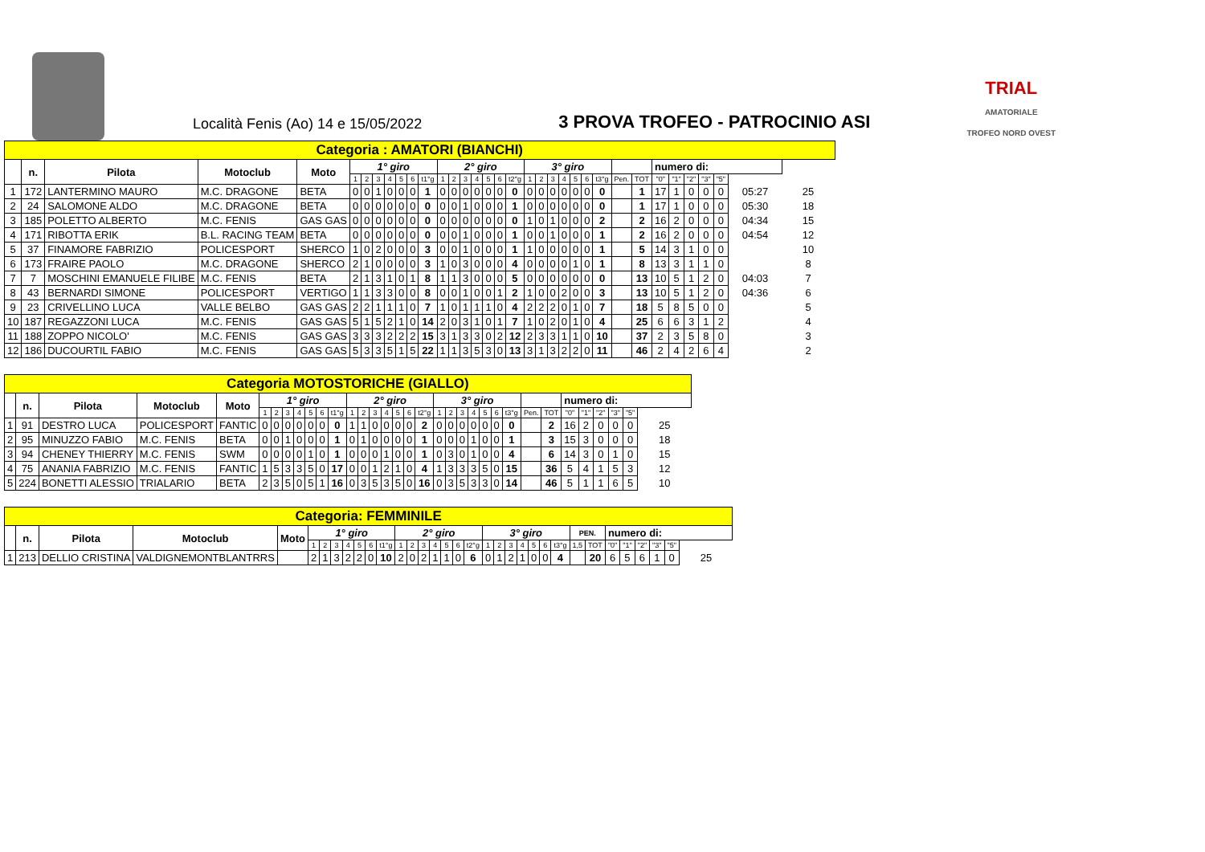Località Fenis (Ao) 14 e 15/05/2022
3 PROVA TROFEO - PATROCINIO ASI
TRIAL
AMATORIALE
TROFEO NORD OVEST
| Categoria : AMATORI (BIANCHI) | | | | | | | | | | | | | | | | | | | | | | | | | | | | | | | | | | |
| | n. | Pilota | Motoclub | Moto | 1° giro | | | | | | | 2° giro | | | | | | | 3° giro | | | | | | | | | numero di: | | | | | | |
| | | | | | 1 | 2 | 3 | 4 | 5 | 6 | t1°g | 1 | 2 | 3 | 4 | 5 | 6 | t2°g | 1 | 2 | 3 | 4 | 5 | 6 | t3°g | Pen. | TOT | "0" | "1" | "2" | "3" | "5" | | |
| 1 | 172 | LANTERMINO MAURO | M.C. DRAGONE | BETA | 0 | 0 | 1 | 0 | 0 | 0 | 1 | 0 | 0 | 0 | 0 | 0 | 0 | 0 | 0 | 0 | 0 | 0 | 0 | 0 | 0 | | 1 | 17 | 1 | 0 | 0 | 0 | 05:27 | 25 |
| 2 | 24 | SALOMONE ALDO | M.C. DRAGONE | BETA | 0 | 0 | 0 | 0 | 0 | 0 | 0 | 0 | 0 | 1 | 0 | 0 | 0 | 1 | 0 | 0 | 0 | 0 | 0 | 0 | 0 | | 1 | 17 | 1 | 0 | 0 | 0 | 05:30 | 18 |
| 3 | 185 | POLETTO ALBERTO | M.C. FENIS | GAS GAS | 0 | 0 | 0 | 0 | 0 | 0 | 0 | 0 | 0 | 0 | 0 | 0 | 0 | 0 | 1 | 0 | 1 | 0 | 0 | 0 | 2 | | 2 | 16 | 2 | 0 | 0 | 0 | 04:34 | 15 |
| 4 | 171 | RIBOTTA ERIK | B.L. RACING TEAM | BETA | 0 | 0 | 0 | 0 | 0 | 0 | 0 | 0 | 0 | 1 | 0 | 0 | 0 | 1 | 0 | 0 | 1 | 0 | 0 | 0 | 1 | | 2 | 16 | 2 | 0 | 0 | 0 | 04:54 | 12 |
| 5 | 37 | FINAMORE FABRIZIO | POLICESPORT | SHERCO | 1 | 0 | 2 | 0 | 0 | 0 | 3 | 0 | 0 | 1 | 0 | 0 | 0 | 1 | 1 | 0 | 0 | 0 | 0 | 0 | 1 | | 5 | 14 | 3 | 1 | 0 | 0 | | 10 |
| 6 | 173 | FRAIRE PAOLO | M.C. DRAGONE | SHERCO | 2 | 1 | 0 | 0 | 0 | 0 | 3 | 1 | 0 | 3 | 0 | 0 | 0 | 4 | 0 | 0 | 0 | 0 | 1 | 0 | 1 | | 8 | 13 | 3 | 1 | 1 | 0 | | 8 |
| 7 | 7 | MOSCHINI EMANUELE FILIBE | M.C. FENIS | BETA | 2 | 1 | 3 | 1 | 0 | 1 | 8 | 1 | 1 | 3 | 0 | 0 | 0 | 5 | 0 | 0 | 0 | 0 | 0 | 0 | 0 | | 13 | 10 | 5 | 1 | 2 | 0 | 04:03 | 7 |
| 8 | 43 | BERNARDI SIMONE | POLICESPORT | VERTIGO | 1 | 1 | 3 | 3 | 0 | 0 | 8 | 0 | 0 | 1 | 0 | 0 | 1 | 2 | 1 | 0 | 0 | 2 | 0 | 0 | 3 | | 13 | 10 | 5 | 1 | 2 | 0 | 04:36 | 6 |
| 9 | 23 | CRIVELLINO LUCA | VALLE BELBO | GAS GAS | 2 | 2 | 1 | 1 | 1 | 0 | 7 | 1 | 0 | 1 | 1 | 1 | 0 | 4 | 2 | 2 | 2 | 0 | 1 | 0 | 7 | | 18 | 5 | 8 | 5 | 0 | 0 | | 5 |
| 10 | 187 | REGAZZONI LUCA | M.C. FENIS | GAS GAS | 5 | 1 | 5 | 2 | 1 | 0 | 14 | 2 | 0 | 3 | 1 | 0 | 1 | 7 | 1 | 0 | 2 | 0 | 1 | 0 | 4 | | 25 | 6 | 6 | 3 | 1 | 2 | | 4 |
| 11 | 188 | ZOPPO NICOLO' | M.C. FENIS | GAS GAS | 3 | 3 | 3 | 2 | 2 | 2 | 15 | 3 | 1 | 3 | 3 | 0 | 2 | 12 | 2 | 3 | 3 | 1 | 1 | 0 | 10 | | 37 | 2 | 3 | 5 | 8 | 0 | | 3 |
| 12 | 186 | DUCOURTIL FABIO | M.C. FENIS | GAS GAS | 5 | 3 | 3 | 5 | 1 | 5 | 22 | 1 | 1 | 3 | 5 | 3 | 0 | 13 | 3 | 1 | 3 | 2 | 2 | 0 | 11 | | 46 | 2 | 4 | 2 | 6 | 4 | | 2 |
| Categoria MOTOSTORICHE (GIALLO) | | | | | | | | | | | | | | | | | | | | | | | | | | | | | | | | | |
| | n. | Pilota | Motoclub | Moto | 1° giro | | | | | | | 2° giro | | | | | | | 3° giro | | | | | | | | | numero di: | | | | | |
| | | | | | 1 | 2 | 3 | 4 | 5 | 6 | t1°g | 1 | 2 | 3 | 4 | 5 | 6 | t2°g | 1 | 2 | 3 | 4 | 5 | 6 | t3°g | Pen. | TOT | "0" | "1" | "2" | "3" | "5" | |
| 1 | 91 | DESTRO LUCA | POLICESPORT | FANTIC | 0 | 0 | 0 | 0 | 0 | 0 | 0 | 1 | 1 | 0 | 0 | 0 | 0 | 2 | 0 | 0 | 0 | 0 | 0 | 0 | 0 | | 2 | 16 | 2 | 0 | 0 | 0 | 25 |
| 2 | 95 | MINUZZO FABIO | M.C. FENIS | BETA | 0 | 0 | 1 | 0 | 0 | 0 | 1 | 0 | 1 | 0 | 0 | 0 | 0 | 1 | 0 | 0 | 0 | 1 | 0 | 0 | 1 | | 3 | 15 | 3 | 0 | 0 | 0 | 18 |
| 3 | 94 | CHENEY THIERRY | M.C. FENIS | SWM | 0 | 0 | 0 | 0 | 1 | 0 | 1 | 0 | 0 | 0 | 1 | 0 | 0 | 1 | 0 | 3 | 0 | 1 | 0 | 0 | 4 | | 6 | 14 | 3 | 0 | 1 | 0 | 15 |
| 4 | 75 | ANANIA FABRIZIO | M.C. FENIS | FANTIC | 1 | 5 | 3 | 3 | 5 | 0 | 17 | 0 | 0 | 1 | 2 | 1 | 0 | 4 | 1 | 3 | 3 | 3 | 5 | 0 | 15 | | 36 | 5 | 4 | 1 | 5 | 3 | 12 |
| 5 | 224 | BONETTI ALESSIO | TRIALARIO | BETA | 2 | 3 | 5 | 0 | 5 | 1 | 16 | 0 | 3 | 5 | 3 | 5 | 0 | 16 | 0 | 3 | 5 | 3 | 3 | 0 | 14 | | 46 | 5 | 1 | 1 | 6 | 5 | 10 |
| Categoria: FEMMINILE | | | | | | | | | | | | | | | | | | | | | | | | | | | | | | | | | |
| | n. | Pilota | Motoclub | Moto | 1° giro | | | | | | | 2° giro | | | | | | | 3° giro | | | | | | | PEN. | | numero di: | | | | | |
| | | | | | 1 | 2 | 3 | 4 | 5 | 6 | t1°g | 1 | 2 | 3 | 4 | 5 | 6 | t2°g | 1 | 2 | 3 | 4 | 5 | 6 | t3°g | 1,5 | TOT | "0" | "1" | "2" | "3" | "5" | |
| 1 | 213 | DELLIO CRISTINA | VALDIGNEMONTBLANTRRS | | 2 | 1 | 3 | 2 | 2 | 0 | 10 | 2 | 0 | 2 | 1 | 1 | 0 | 6 | 0 | 1 | 2 | 1 | 0 | 0 | 4 | | 20 | 6 | 5 | 6 | 1 | 0 | 25 |